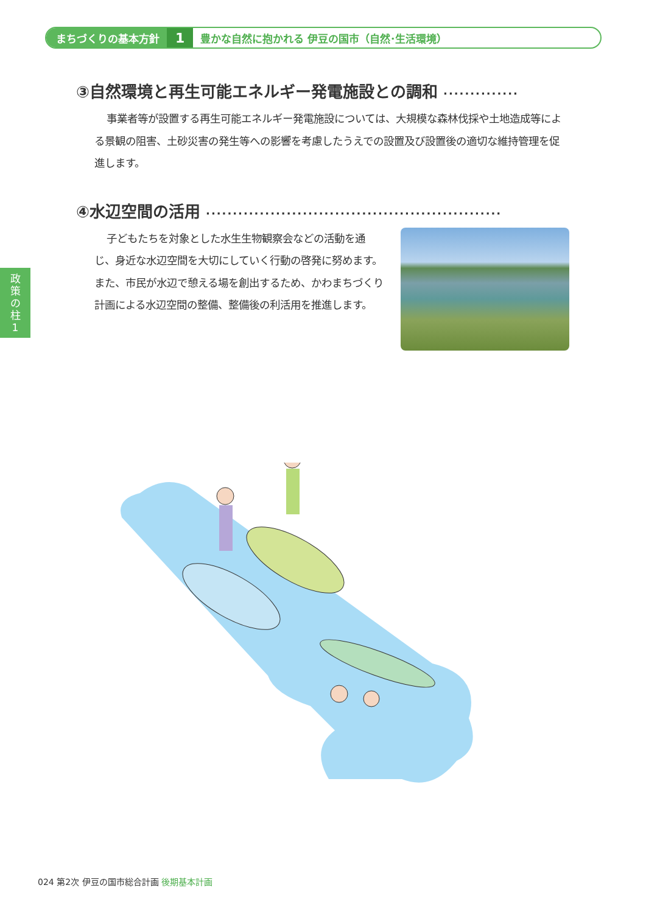まちづくりの基本方針 1 豊かな自然に抱かれる 伊豆の国市（自然･生活環境）
政
策
の
柱
1
③自然環境と再生可能エネルギー発電施設との調和 ··············
事業者等が設置する再生可能エネルギー発電施設については、大規模な森林伐採や土地造成等による景観の阻害、土砂災害の発生等への影響を考慮したうえでの設置及び設置後の適切な維持管理を促進します。
④水辺空間の活用 ·······················································
子どもたちを対象とした水生生物観察会などの活動を通じ、身近な水辺空間を大切にしていく行動の啓発に努めます。また、市民が水辺で憩える場を創出するため、かわまちづくり計画による水辺空間の整備、整備後の利活用を推進します。
024 第2次 伊豆の国市総合計画 後期基本計画